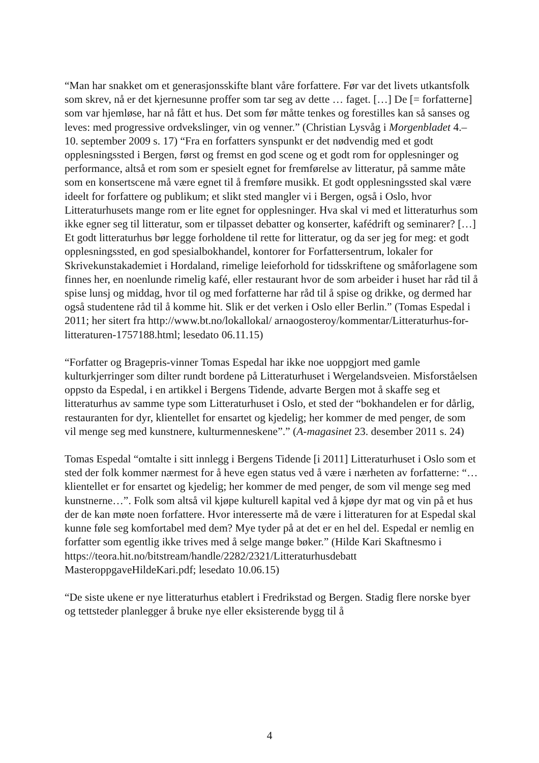“Man har snakket om et generasjonsskifte blant våre forfattere. Før var det livets utkantsfolk som skrev, nå er det kjernesunne proffer som tar seg av dette … faget. […] De [= forfatterne] som var hjemløse, har nå fått et hus. Det som før måtte tenkes og forestilles kan så sanses og leves: med progressive ordvekslinger, vin og venner.” (Christian Lysvåg i Morgenbladet 4.–10. september 2009 s. 17) “Fra en forfatters synspunkt er det nødvendig med et godt opplesningssted i Bergen, først og fremst en god scene og et godt rom for opplesninger og performance, altså et rom som er spesielt egnet for fremførelse av litteratur, på samme måte som en konsertscene må være egnet til å fremføre musikk. Et godt opplesningssted skal være ideelt for forfattere og publikum; et slikt sted mangler vi i Bergen, også i Oslo, hvor Litteraturhusets mange rom er lite egnet for opplesninger. Hva skal vi med et litteraturhus som ikke egner seg til litteratur, som er tilpasset debatter og konserter, kafédrift og seminarer? […] Et godt litteraturhus bør legge forholdene til rette for litteratur, og da ser jeg for meg: et godt opplesningssted, en god spesialbokhandel, kontorer for Forfattersentrum, lokaler for Skrivekunstakademiet i Hordaland, rimelige leieforhold for tidsskriftene og småforlagene som finnes her, en noenlunde rimelig kafé, eller restaurant hvor de som arbeider i huset har råd til å spise lunsj og middag, hvor til og med forfatterne har råd til å spise og drikke, og dermed har også studentene råd til å komme hit. Slik er det verken i Oslo eller Berlin.” (Tomas Espedal i 2011; her sitert fra http://www.bt.no/lokallokal/ arnaogosteroy/kommentar/Litteraturhus-for-litteraturen-1757188.html; lesedato 06.11.15)
“Forfatter og Bragepris-vinner Tomas Espedal har ikke noe uoppgjort med gamle kulturkjerringer som dilter rundt bordene på Litteraturhuset i Wergelandsveien. Misforståelsen oppsto da Espedal, i en artikkel i Bergens Tidende, advarte Bergen mot å skaffe seg et litteraturhus av samme type som Litteraturhuset i Oslo, et sted der “bokhandelen er for dårlig, restauranten for dyr, klientellet for ensartet og kjedelig; her kommer de med penger, de som vil menge seg med kunstnere, kulturmenneskene”.” (A-magasinet 23. desember 2011 s. 24)
Tomas Espedal “omtalte i sitt innlegg i Bergens Tidende [i 2011] Litteraturhuset i Oslo som et sted der folk kommer nærmest for å heve egen status ved å være i nærheten av forfatterne: “… klientellet er for ensartet og kjedelig; her kommer de med penger, de som vil menge seg med kunstnerne…”. Folk som altså vil kjøpe kulturell kapital ved å kjøpe dyr mat og vin på et hus der de kan møte noen forfattere. Hvor interesserte må de være i litteraturen for at Espedal skal kunne føle seg komfortabel med dem? Mye tyder på at det er en hel del. Espedal er nemlig en forfatter som egentlig ikke trives med å selge mange bøker.” (Hilde Kari Skaftnesmo i https://teora.hit.no/bitstream/handle/2282/2321/Litteraturhusdebatt MasteroppgaveHildeKari.pdf; lesedato 10.06.15)
“De siste ukene er nye litteraturhus etablert i Fredrikstad og Bergen. Stadig flere norske byer og tettsteder planlegger å bruke nye eller eksisterende bygg til å
4